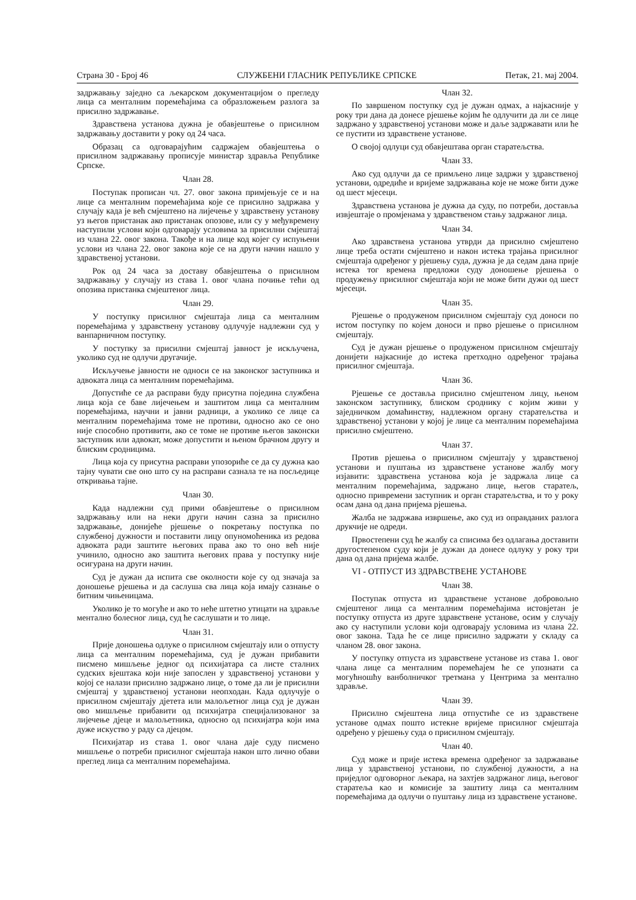Страна 30 - Број 46 СЛУЖБЕНИ ГЛАСНИК РЕПУБЛИКЕ СРПСКЕ Петак, 21. мај 2004.
задржавању заједно са љекарском документацијом о прегледу лица са менталним поремећајима са образложењем разлога за присилно задржавање.
Здравствена установа дужна је обавјештење о присилном задржавању доставити у року од 24 часа.
Образац са одговарајућим садржајем обавјештења о присилном задржавању прописује министар здравља Републике Српске.
Члан 28.
Поступак прописан чл. 27. овог закона примјењује се и на лице са менталним поремећајима које се присилно задржава у случају када је већ смјештено на лијечење у здравствену установу уз његов пристанак ако пристанак опозове, или су у међувремену наступили услови који одговарају условима за присилни смјештај из члана 22. овог закона. Такође и на лице код којег су испуњени услови из члана 22. овог закона које се на други начин нашло у здравственој установи.
Рок од 24 часа за доставу обавјештења о присилном задржавању у случају из става 1. овог члана почиње тећи од опозива пристанка смјештеног лица.
Члан 29.
У поступку присилног смјештаја лица са менталним поремећајима у здравствену установу одлучује надлежни суд у ванпарничном поступку.
У поступку за присилни смјештај јавност је искључена, уколико суд не одлучи другачије.
Искључење јавности не односи се на законског заступника и адвоката лица са менталним поремећајима.
Допустиће се да расправи буду присутна поједина службена лица која се баве лијечењем и заштитом лица са менталним поремећајима, научни и јавни радници, а уколико се лице са менталним поремећајима томе не противи, односно ако се оно није способно противити, ако се томе не противе његов законски заступник или адвокат, може допустити и њеном брачном другу и блиским сродницима.
Лица која су присутна расправи упозориће се да су дужна као тајну чувати све оно што су на расправи сазнала те на посљедице откривања тајне.
Члан 30.
Када надлежни суд прими обавјештење о присилном задржавању или на неки други начин сазна за присилно задржавање, донијеће рјешење о покретању поступка по службеној дужности и поставити лицу опуномоћеника из редова адвоката ради заштите његових права ако то оно већ није учинило, односно ако заштита његових права у поступку није осигурана на други начин.
Суд је дужан да испита све околности које су од значаја за доношење рјешења и да саслуша сва лица која имају сазнање о битним чињеницама.
Уколико је то могуће и ако то неће штетно утицати на здравље ментално болесног лица, суд ће саслушати и то лице.
Члан 31.
Прије доношења одлуке о присилном смјештају или о отпусту лица са менталним поремећајима, суд је дужан прибавити писмено мишљење једног од психијатара са листе сталних судских вјештака који није запослен у здравственој установи у којој се налази присилно задржано лице, о томе да ли је присилни смјештај у здравственој установи неопходан. Када одлучује о присилном смјештају дјетета или малољетног лица суд је дужан ово мишљење прибавити од психијатра специјализованог за лијечење дјеце и малољетника, односно од психијатра који има дуже искуство у раду са дјецом.
Психијатар из става 1. овог члана даје суду писмено мишљење о потреби присилног смјештаја након што лично обави преглед лица са менталним поремећајима.
Члан 32.
По завршеном поступку суд је дужан одмах, а најкасније у року три дана да донесе рјешење којим ће одлучити да ли се лице задржано у здравственој установи може и даље задржавати или ће се пустити из здравствене установе.
О својој одлуци суд обавјештава орган старатељства.
Члан 33.
Ако суд одлучи да се примљено лице задржи у здравственој установи, одредиће и вријеме задржавања које не може бити дуже од шест мјесеци.
Здравствена установа је дужна да суду, по потреби, доставља извјештаје о промјенама у здравственом стању задржаног лица.
Члан 34.
Ако здравствена установа утврди да присилно смјештено лице треба остати смјештено и након истека трајања присилног смјештаја одређеног у рјешењу суда, дужна је да седам дана прије истека тог времена предложи суду доношење рјешења о продужењу присилног смјештаја који не може бити дужи од шест мјесеци.
Члан 35.
Рјешење о продуженом присилном смјештају суд доноси по истом поступку по којем доноси и прво рјешење о присилном смјештају.
Суд је дужан рјешење о продуженом присилном смјештају донијети најкасније до истека претходно одређеног трајања присилног смјештаја.
Члан 36.
Рјешење се доставља присилно смјештеном лицу, њеном законском заступнику, блиском сроднику с којим живи у заједничком домаћинству, надлежном органу старатељства и здравственој установи у којој је лице са менталним поремећајима присилно смјештено.
Члан 37.
Против рјешења о присилном смјештају у здравственој установи и пуштања из здравствене установе жалбу могу изјавити: здравствена установа која је задржала лице са менталним поремећајима, задржано лице, његов старатељ, односно привремени заступник и орган старатељства, и то у року осам дана од дана пријема рјешења.
Жалба не задржава извршење, ако суд из оправданих разлога друкчије не одреди.
Првостепени суд ће жалбу са списима без одлагања доставити другостепеном суду који је дужан да донесе одлуку у року три дана од дана пријема жалбе.
VI - ОТПУСТ ИЗ ЗДРАВСТВЕНЕ УСТАНОВЕ
Члан 38.
Поступак отпуста из здравствене установе добровољно смјештеног лица са менталним поремећајима истовјетан је поступку отпуста из друге здравствене установе, осим у случају ако су наступили услови који одговарају условима из члана 22. овог закона. Тада ће се лице присилно задржати у складу са чланом 28. овог закона.
У поступку отпуста из здравствене установе из става 1. овог члана лице са менталним поремећајем ће се упознати са могућношћу ванболничког третмана у Центрима за ментално здравље.
Члан 39.
Присилно смјештена лица отпустиће се из здравствене установе одмах пошто истекне вријеме присилног смјештаја одређено у рјешењу суда о присилном смјештају.
Члан 40.
Суд може и прије истека времена одређеног за задржавање лица у здравственој установи, по службеној дужности, а на приједлог одговорног љекара, на захтјев задржаног лица, његовог старатеља као и комисије за заштиту лица са менталним поремећајима да одлучи о пуштању лица из здравствене установе.